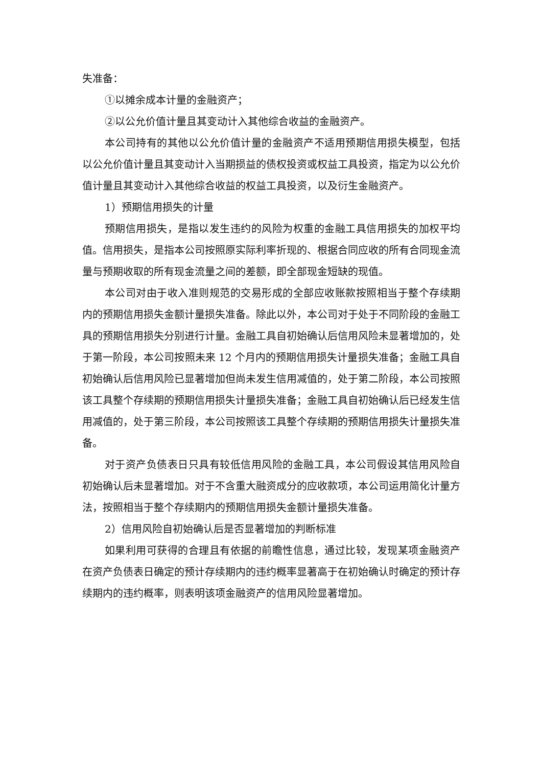失准备：
①以摊余成本计量的金融资产；
②以公允价值计量且其变动计入其他综合收益的金融资产。
本公司持有的其他以公允价值计量的金融资产不适用预期信用损失模型，包括以公允价值计量且其变动计入当期损益的债权投资或权益工具投资，指定为以公允价值计量且其变动计入其他综合收益的权益工具投资，以及衍生金融资产。
1）预期信用损失的计量
预期信用损失，是指以发生违约的风险为权重的金融工具信用损失的加权平均值。信用损失，是指本公司按照原实际利率折现的、根据合同应收的所有合同现金流量与预期收取的所有现金流量之间的差额，即全部现金短缺的现值。
本公司对由于收入准则规范的交易形成的全部应收账款按照相当于整个存续期内的预期信用损失金额计量损失准备。除此以外，本公司对于处于不同阶段的金融工具的预期信用损失分别进行计量。金融工具自初始确认后信用风险未显著增加的，处于第一阶段，本公司按照未来 12 个月内的预期信用损失计量损失准备；金融工具自初始确认后信用风险已显著增加但尚未发生信用减值的，处于第二阶段，本公司按照该工具整个存续期的预期信用损失计量损失准备；金融工具自初始确认后已经发生信用减值的，处于第三阶段，本公司按照该工具整个存续期的预期信用损失计量损失准备。
对于资产负债表日只具有较低信用风险的金融工具，本公司假设其信用风险自初始确认后未显著增加。对于不含重大融资成分的应收款项，本公司运用简化计量方法，按照相当于整个存续期内的预期信用损失金额计量损失准备。
2）信用风险自初始确认后是否显著增加的判断标准
如果利用可获得的合理且有依据的前瞻性信息，通过比较，发现某项金融资产在资产负债表日确定的预计存续期内的违约概率显著高于在初始确认时确定的预计存续期内的违约概率，则表明该项金融资产的信用风险显著增加。